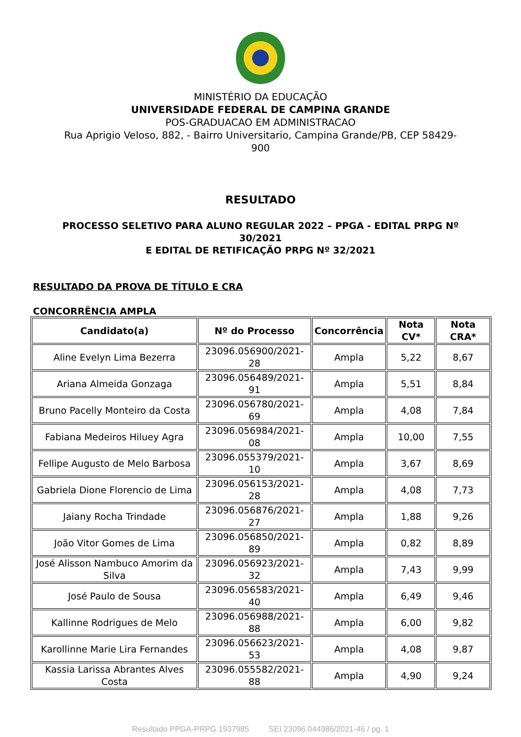MINISTÉRIO DA EDUCAÇÃO
UNIVERSIDADE FEDERAL DE CAMPINA GRANDE
POS-GRADUACAO EM ADMINISTRACAO
Rua Aprigio Veloso, 882, - Bairro Universitario, Campina Grande/PB, CEP 58429-
900
RESULTADO
PROCESSO SELETIVO PARA ALUNO REGULAR 2022 – PPGA - EDITAL PRPG Nº
30/2021
E EDITAL DE RETIFICAÇÃO PRPG Nº 32/2021
RESULTADO DA PROVA DE TÍTULO E CRA
CONCORRÊNCIA AMPLA
| Candidato(a) | Nº do Processo | Concorrência | Nota CV* | Nota CRA* |
| --- | --- | --- | --- | --- |
| Aline Evelyn Lima Bezerra | 23096.056900/2021-28 | Ampla | 5,22 | 8,67 |
| Ariana Almeida Gonzaga | 23096.056489/2021-91 | Ampla | 5,51 | 8,84 |
| Bruno Pacelly Monteiro da Costa | 23096.056780/2021-69 | Ampla | 4,08 | 7,84 |
| Fabiana Medeiros Hiluey Agra | 23096.056984/2021-08 | Ampla | 10,00 | 7,55 |
| Fellipe Augusto de Melo Barbosa | 23096.055379/2021-10 | Ampla | 3,67 | 8,69 |
| Gabriela Dione Florencio de Lima | 23096.056153/2021-28 | Ampla | 4,08 | 7,73 |
| Jaiany Rocha Trindade | 23096.056876/2021-27 | Ampla | 1,88 | 9,26 |
| João Vitor Gomes de Lima | 23096.056850/2021-89 | Ampla | 0,82 | 8,89 |
| José Alisson Nambuco Amorim da Silva | 23096.056923/2021-32 | Ampla | 7,43 | 9,99 |
| José Paulo de Sousa | 23096.056583/2021-40 | Ampla | 6,49 | 9,46 |
| Kallinne Rodrigues de Melo | 23096.056988/2021-88 | Ampla | 6,00 | 9,82 |
| Karollinne Marie Lira Fernandes | 23096.056623/2021-53 | Ampla | 4,08 | 9,87 |
| Kassia Larissa Abrantes Alves Costa | 23096.055582/2021-88 | Ampla | 4,90 | 9,24 |
Resultado PPGA-PRPG 1937985 SEI 23096.044986/2021-46 / pg. 1